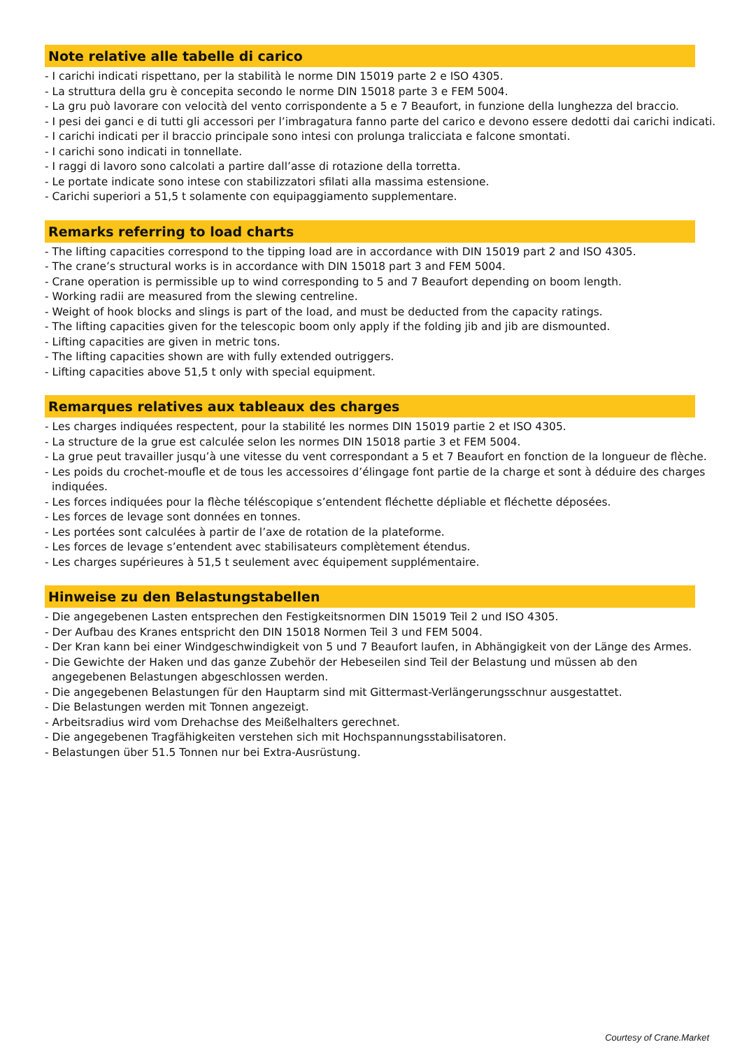Note relative alle tabelle di carico
- I carichi indicati rispettano, per la stabilità le norme DIN 15019 parte 2 e ISO 4305.
- La struttura della gru è concepita secondo le norme DIN 15018 parte 3 e FEM 5004.
- La gru può lavorare con velocità del vento corrispondente a 5 e 7 Beaufort, in funzione della lunghezza del braccio.
- I pesi dei ganci e di tutti gli accessori per l’imbragatura fanno parte del carico e devono essere dedotti dai carichi indicati.
- I carichi indicati per il braccio principale sono intesi con prolunga tralicciata e falcone smontati.
- I carichi sono indicati in tonnellate.
- I raggi di lavoro sono calcolati a partire dall’asse di rotazione della torretta.
- Le portate indicate sono intese con stabilizzatori sfilati alla massima estensione.
- Carichi superiori a 51,5 t solamente con equipaggiamento supplementare.
Remarks referring to load charts
- The lifting capacities correspond to the tipping load are in accordance with DIN 15019 part 2 and ISO 4305.
- The crane’s structural works is in accordance with DIN 15018 part 3 and FEM 5004.
- Crane operation is permissible up to wind corresponding to 5 and 7 Beaufort depending on boom length.
- Working radii are measured from the slewing centreline.
- Weight of hook blocks and slings is part of the load, and must be deducted from the capacity ratings.
- The lifting capacities given for the telescopic boom only apply if the folding jib and jib are dismounted.
- Lifting capacities are given in metric tons.
- The lifting capacities shown are with fully extended outriggers.
- Lifting capacities above 51,5 t only with special equipment.
Remarques relatives aux tableaux des charges
- Les charges indiquées respectent, pour la stabilité les normes DIN 15019 partie 2 et ISO 4305.
- La structure de la grue est calculée selon les normes DIN 15018 partie 3 et FEM 5004.
- La grue peut travailler jusqu’à une vitesse du vent correspondant a 5 et 7 Beaufort en fonction de la longueur de flèche.
- Les poids du crochet-moufle et de tous les accessoires d’élingage font partie de la charge et sont à déduire des charges
indiquées.
- Les forces indiquées pour la flèche téléscopique s’entendent fléchette dépliable et fléchette déposées.
- Les forces de levage sont données en tonnes.
- Les portées sont calculées à partir de l’axe de rotation de la plateforme.
- Les forces de levage s’entendent avec stabilisateurs complètement étendus.
- Les charges supérieures à 51,5 t seulement avec équipement supplémentaire.
Hinweise zu den Belastungstabellen
- Die angegebenen Lasten entsprechen den Festigkeitsnormen DIN 15019 Teil 2 und ISO 4305.
- Der Aufbau des Kranes entspricht den DIN 15018 Normen Teil 3 und FEM 5004.
- Der Kran kann bei einer Windgeschwindigkeit von 5 und 7 Beaufort laufen, in Abhängigkeit von der Länge des Armes.
- Die Gewichte der Haken und das ganze Zubehör der Hebeseilen sind Teil der Belastung und müssen ab den
angegebenen Belastungen abgeschlossen werden.
- Die angegebenen Belastungen für den Hauptarm sind mit Gittermast-Verlängerungsschnur ausgestattet.
- Die Belastungen werden mit Tonnen angezeigt.
- Arbeitsradius wird vom Drehachse des Meißelhalters gerechnet.
- Die angegebenen Tragfähigkeiten verstehen sich mit Hochspannungsstabilisatoren.
- Belastungen über 51.5 Tonnen nur bei Extra-Ausrüstung.
Courtesy of Crane.Market